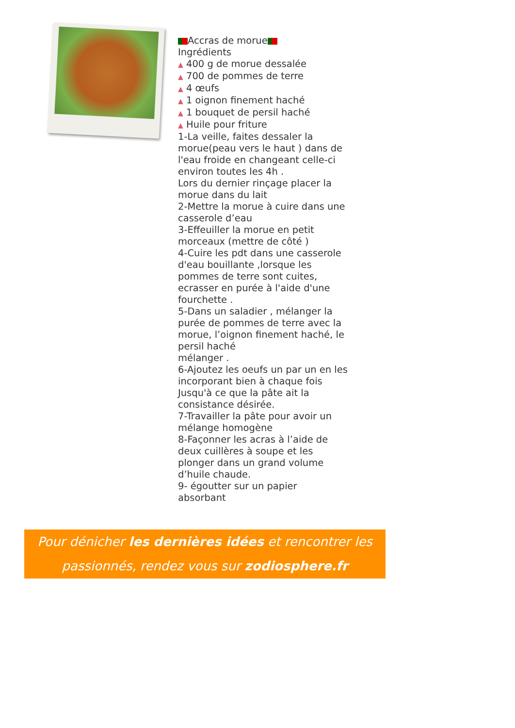Accras de morue
Ingrédients
▲ 400 g de morue dessalée
▲ 700 de pommes de terre
▲ 4 œufs
▲ 1 oignon finement haché
▲ 1 bouquet de persil haché
▲ Huile pour friture
1-La veille, faites dessaler la morue(peau vers le haut ) dans de l'eau froide en changeant celle-ci environ toutes les 4h .
Lors du dernier rinçage placer la morue dans du lait
2-Mettre la morue à cuire dans une casserole d’eau
3-Effeuiller la morue en petit morceaux (mettre de côté )
4-Cuire les pdt dans une casserole d'eau bouillante ,lorsque les pommes de terre sont cuites, ecrasser en purée à l'aide d'une fourchette .
5-Dans un saladier , mélanger la purée de pommes de terre avec la morue, l’oignon finement haché, le persil haché
mélanger .
6-Ajoutez les oeufs un par un en les incorporant bien à chaque fois Jusqu'à ce que la pâte ait la consistance désirée.
7-Travailler la pâte pour avoir un mélange homogène
8-Façonner les acras à l’aide de deux cuillères à soupe et les plonger dans un grand volume d’huile chaude.
9- égoutter sur un papier absorbant
Pour dénicher les dernières idées et rencontrer les
passionnés, rendez vous sur zodiosphere.fr